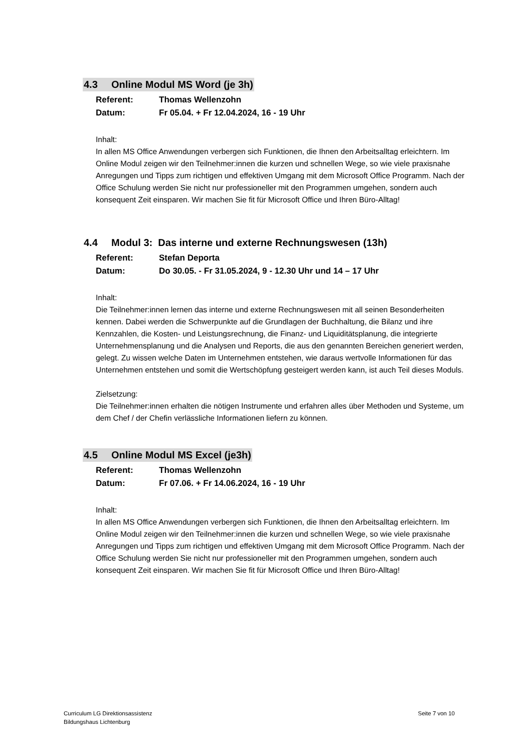4.3 Online Modul MS Word (je 3h)
Referent: Thomas Wellenzohn
Datum: Fr 05.04. + Fr 12.04.2024, 16 - 19 Uhr
Inhalt:
In allen MS Office Anwendungen verbergen sich Funktionen, die Ihnen den Arbeitsalltag erleichtern. Im Online Modul zeigen wir den Teilnehmer:innen die kurzen und schnellen Wege, so wie viele praxisnahe Anregungen und Tipps zum richtigen und effektiven Umgang mit dem Microsoft Office Programm. Nach der Office Schulung werden Sie nicht nur professioneller mit den Programmen umgehen, sondern auch konsequent Zeit einsparen. Wir machen Sie fit für Microsoft Office und Ihren Büro-Alltag!
4.4 Modul 3: Das interne und externe Rechnungswesen (13h)
Referent: Stefan Deporta
Datum: Do 30.05. - Fr 31.05.2024, 9 - 12.30 Uhr und 14 – 17 Uhr
Inhalt:
Die Teilnehmer:innen lernen das interne und externe Rechnungswesen mit all seinen Besonderheiten kennen. Dabei werden die Schwerpunkte auf die Grundlagen der Buchhaltung, die Bilanz und ihre Kennzahlen, die Kosten- und Leistungsrechnung, die Finanz- und Liquiditätsplanung, die integrierte Unternehmensplanung und die Analysen und Reports, die aus den genannten Bereichen generiert werden, gelegt. Zu wissen welche Daten im Unternehmen entstehen, wie daraus wertvolle Informationen für das Unternehmen entstehen und somit die Wertschöpfung gesteigert werden kann, ist auch Teil dieses Moduls.
Zielsetzung:
Die Teilnehmer:innen erhalten die nötigen Instrumente und erfahren alles über Methoden und Systeme, um dem Chef / der Chefin verlässliche Informationen liefern zu können.
4.5 Online Modul MS Excel (je3h)
Referent: Thomas Wellenzohn
Datum: Fr 07.06. + Fr 14.06.2024, 16 - 19 Uhr
Inhalt:
In allen MS Office Anwendungen verbergen sich Funktionen, die Ihnen den Arbeitsalltag erleichtern. Im Online Modul zeigen wir den Teilnehmer:innen die kurzen und schnellen Wege, so wie viele praxisnahe Anregungen und Tipps zum richtigen und effektiven Umgang mit dem Microsoft Office Programm. Nach der Office Schulung werden Sie nicht nur professioneller mit den Programmen umgehen, sondern auch konsequent Zeit einsparen. Wir machen Sie fit für Microsoft Office und Ihren Büro-Alltag!
Curriculum LG Direktionsassistenz
Bildungshaus Lichtenburg
Seite 7 von 10